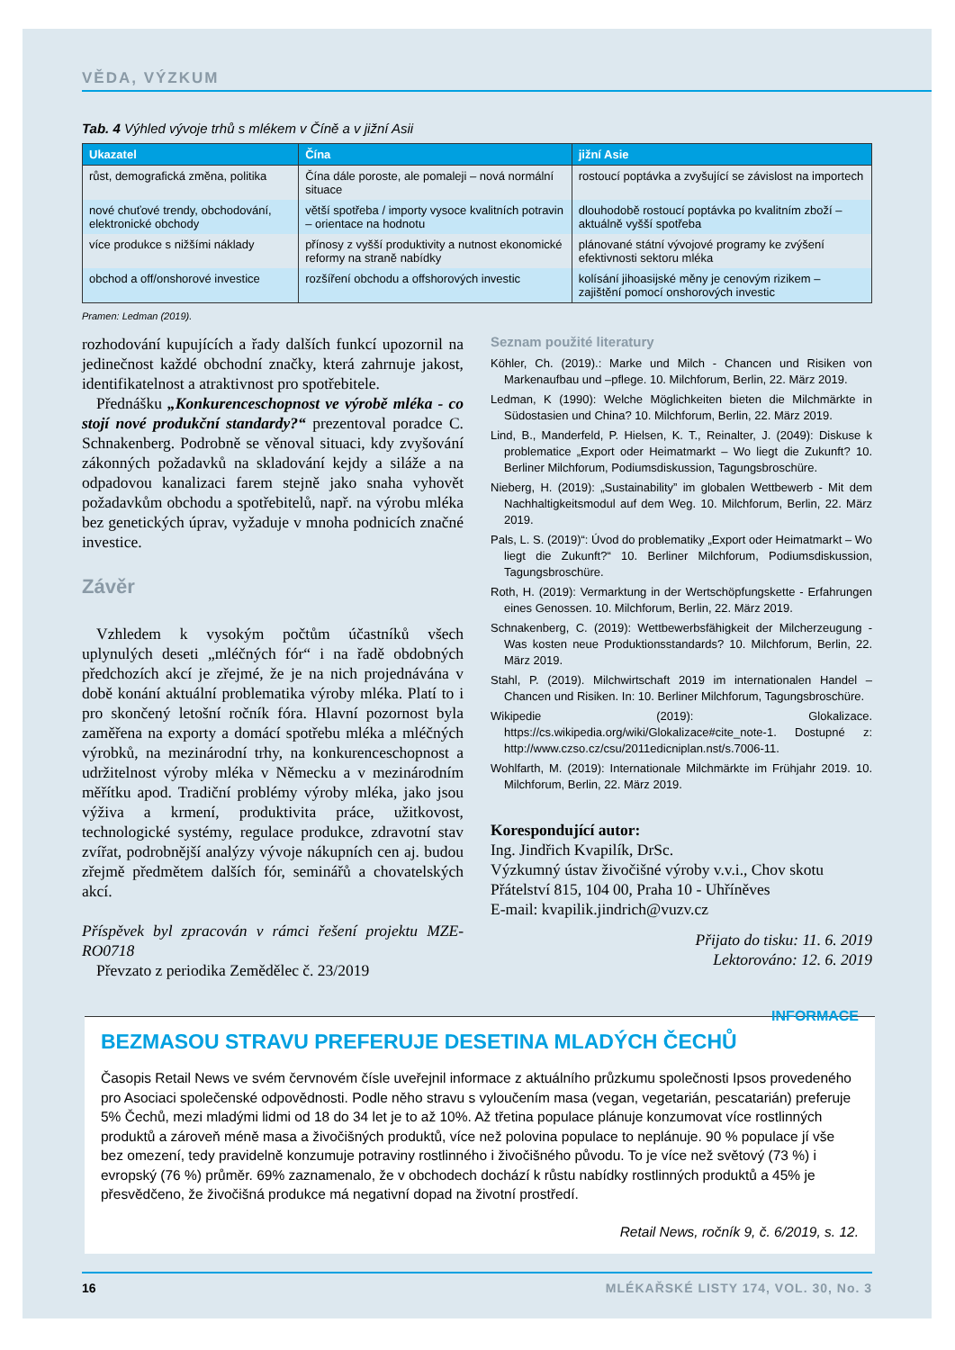VĚDA, VÝZKUM
Tab. 4 Výhled vývoje trhů s mlékem v Číně a v jižní Asii
| Ukazatel | Čína | jižní Asie |
| --- | --- | --- |
| růst, demografická změna, politika | Čína dále poroste, ale pomaleji – nová normální situace | rostoucí poptávka a zvyšující se závislost na importech |
| nové chuťové trendy, obchodování, elektronické obchody | větší spotřeba / importy vysoce kvalitních potravin – orientace na hodnotu | dlouhodobě rostoucí poptávka po kvalitním zboží – aktuálně vyšší spotřeba |
| více produkce s nižšími náklady | přínosy z vyšší produktivity a nutnost ekonomické reformy na straně nabídky | plánované státní vývojové programy ke zvýšení efektivnosti sektoru mléka |
| obchod a off/onshorové investice | rozšíření obchodu a offshorových investic | kolísání jihoasijské měny je cenovým rizikem – zajištění pomocí onshorových investic |
Pramen: Ledman (2019).
rozhodování kupujících a řady dalších funkcí upozornil na jedinečnost každé obchodní značky, která zahrnuje jakost, identifikatelnost a atraktivnost pro spotřebitele.
Přednášku „Konkurenceschopnost ve výrobě mléka - co stojí nové produkční standardy?“ prezentoval poradce C. Schnakenberg. Podrobně se věnoval situaci, kdy zvyšování zákonných požadavků na skladování kejdy a siláže a na odpadovou kanalizaci farem stejně jako snaha vyhovět požadavkům obchodu a spotřebitelů, např. na výrobu mléka bez genetických úprav, vyžaduje v mnoha podnicích značné investice.
Závěr
Vzhledem k vysokým počtům účastníků všech uplynulých deseti „mléčných fór“ i na řadě obdobných předchozích akcí je zřejmé, že je na nich projednávána v době konání aktuální problematika výroby mléka. Platí to i pro skončený letošní ročník fóra. Hlavní pozornost byla zaměřena na exporty a domácí spotřebu mléka a mléčných výrobků, na mezinárodní trhy, na konkurenceschopnost a udržitelnost výroby mléka v Německu a v mezinárodním měřítku apod. Tradiční problémy výroby mléka, jako jsou výživa a krmení, produktivita práce, užitkovost, technologické systémy, regulace produkce, zdravotní stav zvířat, podrobnější analýzy vývoje nákupních cen aj. budou zřejmě předmětem dalších fór, seminářů a chovatelských akcí.
Příspěvek byl zpracován v rámci řešení projektu MZE-RO0718
Převzato z periodika Zemědělec č. 23/2019
Seznam použité literatury
Köhler, Ch. (2019).: Marke und Milch - Chancen und Risiken von Markenaufbau und –pflege. 10. Milchforum, Berlin, 22. März 2019.
Ledman, K (1990): Welche Möglichkeiten bieten die Milchmärkte in Südostasien und China? 10. Milchforum, Berlin, 22. März 2019.
Lind, B., Manderfeld, P. Hielsen, K. T., Reinalter, J. (2049): Diskuse k problematice „Export oder Heimatmarkt – Wo liegt die Zukunft? 10. Berliner Milchforum, Podiumsdiskussion, Tagungsbroschüre.
Nieberg, H. (2019): „Sustainability” im globalen Wettbewerb - Mit dem Nachhaltigkeitsmodul auf dem Weg. 10. Milchforum, Berlin, 22. März 2019.
Pals, L. S. (2019)“: Úvod do problematiky „Export oder Heimatmarkt – Wo liegt die Zukunft?“ 10. Berliner Milchforum, Podiumsdiskussion, Tagungsbroschüre.
Roth, H. (2019): Vermarktung in der Wertschöpfungskette - Erfahrungen eines Genossen. 10. Milchforum, Berlin, 22. März 2019.
Schnakenberg, C. (2019): Wettbewerbsfähigkeit der Milcherzeugung - Was kosten neue Produktionsstandards? 10. Milchforum, Berlin, 22. März 2019.
Stahl, P. (2019). Milchwirtschaft 2019 im internationalen Handel – Chancen und Risiken. In: 10. Berliner Milchforum, Tagungsbroschüre.
Wikipedie (2019): Glokalizace. https://cs.wikipedia.org/wiki/Glokalizace#cite_note-1. Dostupné z: http://www.czso.cz/csu/2011edicniplan.nst/s.7006-11.
Wohlfarth, M. (2019): Internationale Milchmärkte im Frühjahr 2019. 10. Milchforum, Berlin, 22. März 2019.
Korespondující autor:
Ing. Jindřich Kvapilík, DrSc.
Výzkumný ústav živočišné výroby v.v.i., Chov skotu
Přátelství 815, 104 00, Praha 10 - Uhříněves
E-mail: kvapilik.jindrich@vuzv.cz
Přijato do tisku: 11. 6. 2019
Lektorováno: 12. 6. 2019
INFORMACE
BEZMASOU STRAVU PREFERUJE DESETINA MLADÝCH ČECHŮ
Časopis Retail News ve svém červnovém čísle uveřejnil informace z aktuálního průzkumu společnosti Ipsos provedeného pro Asociaci společenské odpovědnosti. Podle něho stravu s vyloučením masa (vegan, vegetarián, pescatarián) preferuje 5% Čechů, mezi mladými lidmi od 18 do 34 let je to až 10%. Až třetina populace plánuje konzumovat více rostlinných produktů a zároveň méně masa a živočišných produktů, více než polovina populace to neplánuje. 90 % populace jí vše bez omezení, tedy pravidelně konzumuje potraviny rostlinného i živočišného původu. To je více než světový (73 %) i evropský (76 %) průměr. 69% zaznamenalo, že v obchodech dochází k růstu nabídky rostlinných produktů a 45% je přesvědčeno, že živočišná produkce má negativní dopad na životní prostředí.
Retail News, ročník 9, č. 6/2019, s. 12.
16 MLÉKAŘSKÉ LISTY 174, VOL. 30, No. 3